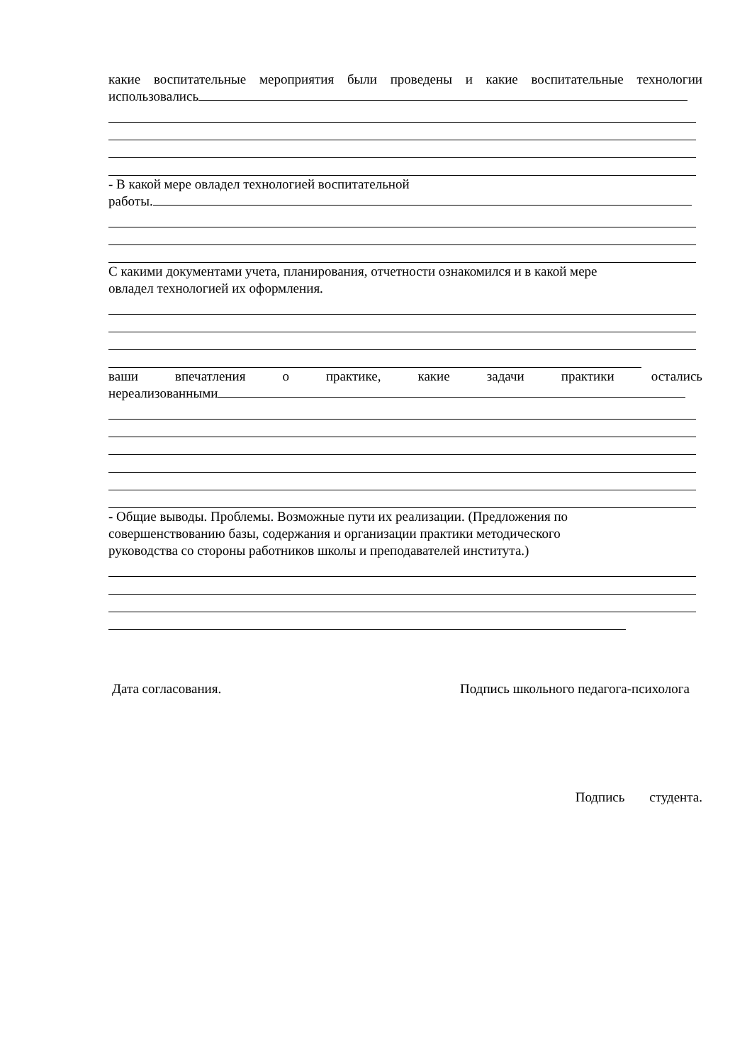какие воспитательные мероприятия были проведены и какие воспитательные технологии
использовались
- В какой мере овладел технологией воспитательной
работы.
С какими документами учета, планирования, отчетности ознакомился и в какой мере
овладел технологией их оформления.
ваши впечатления о практике, какие задачи практики остались
нереализованными
- Общие выводы. Проблемы. Возможные пути их реализации. (Предложения по
совершенствованию базы, содержания и организации практики методического
руководства со стороны работников школы и преподавателей института.)
Дата согласования. Подпись школьного педагога-психолога
Подпись студента.